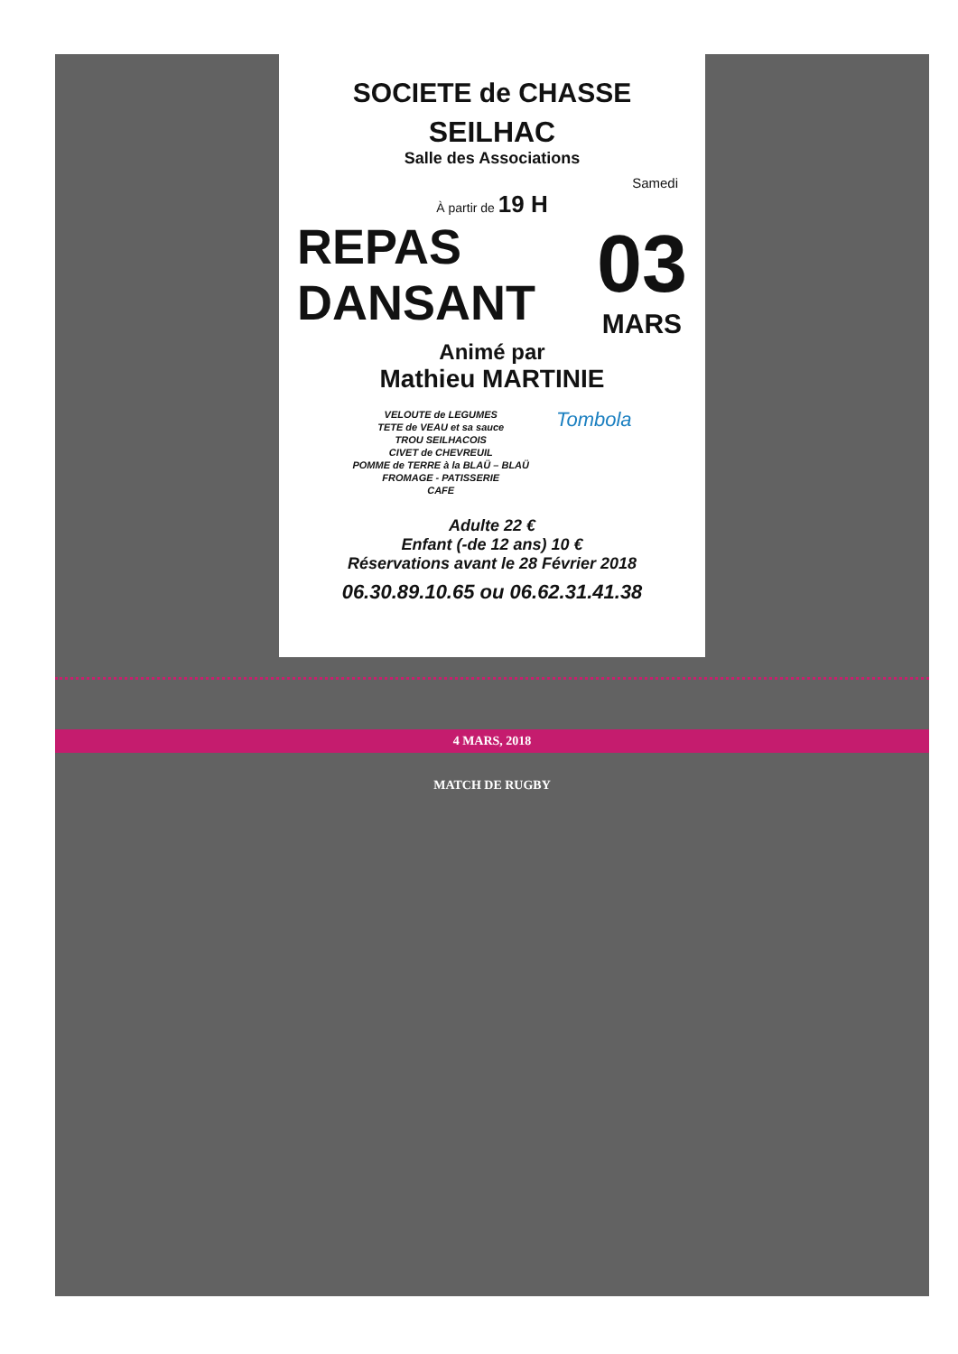SOCIETE de CHASSE
SEILHAC
Salle des Associations
Samedi
À partir de 19 H
REPAS
DANSANT
03
MARS
Animé par
Mathieu MARTINIE
VELOUTE de LEGUMES
TETE de VEAU et sa sauce
TROU SEILHACOIS
CIVET de CHEVREUIL
POMME de TERRE à la BLAÜ – BLAÜ
FROMAGE - PATISSERIE
CAFE
Tombola
Adulte 22 €
Enfant (-de 12 ans) 10 €
Réservations avant le 28 Février 2018
06.30.89.10.65 ou 06.62.31.41.38
4 MARS, 2018
MATCH DE RUGBY